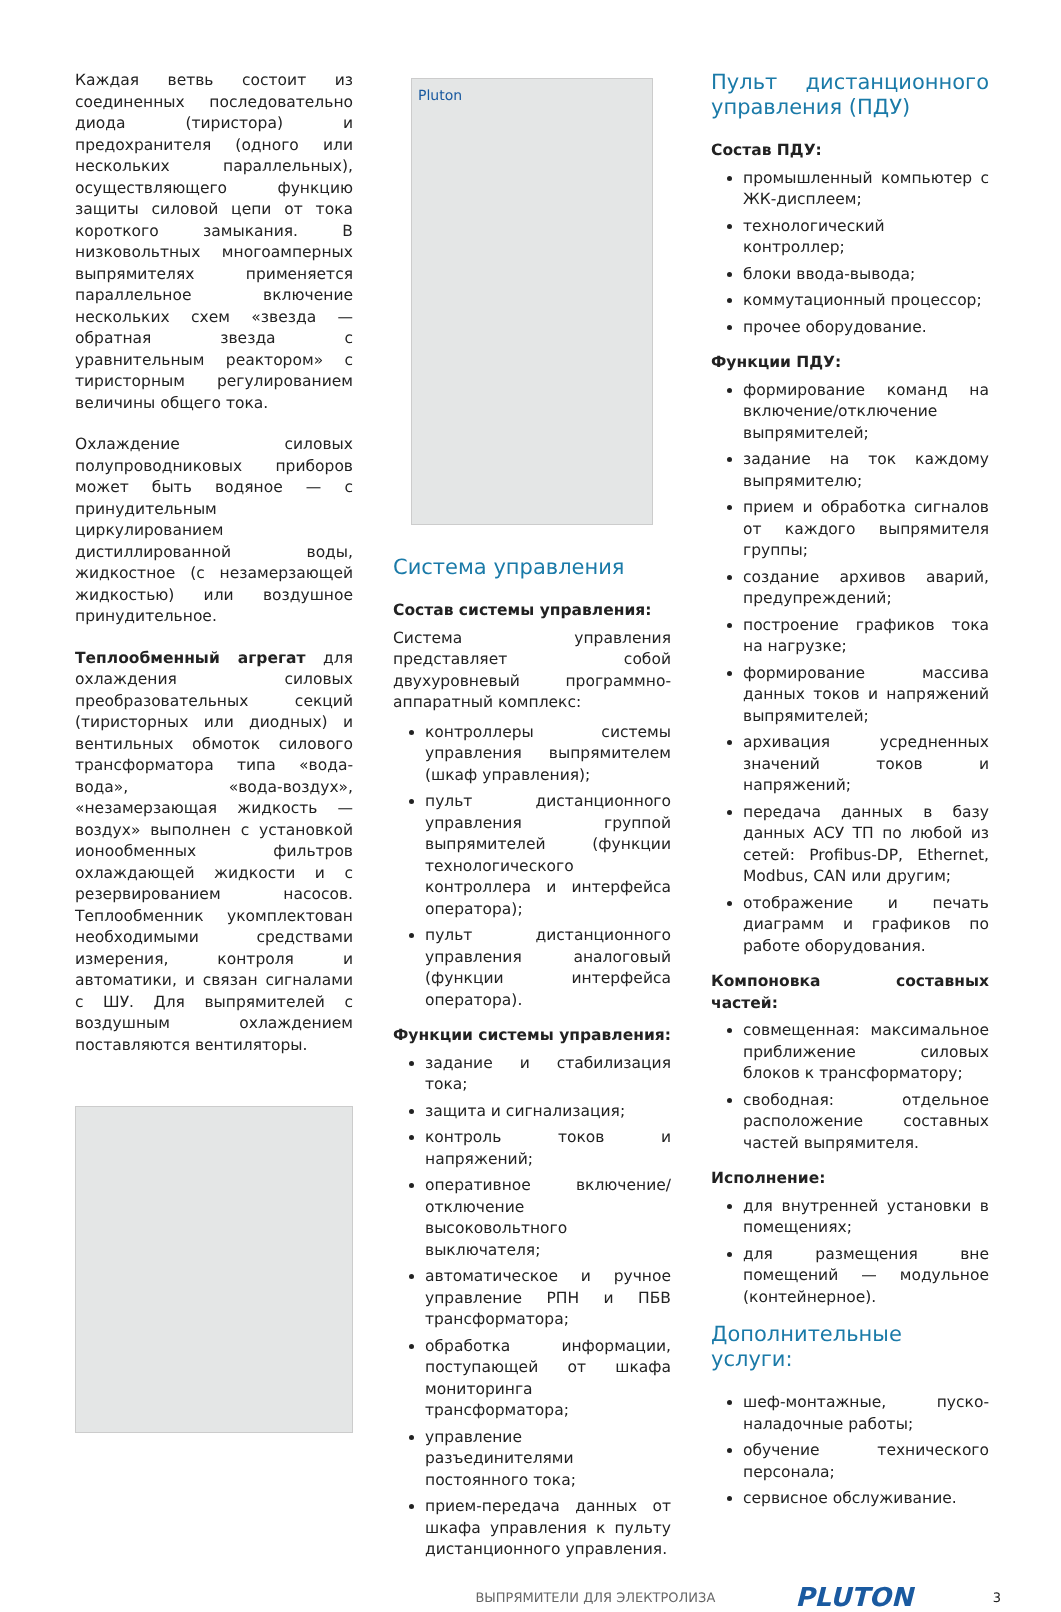Каждая ветвь состоит из соединенных последовательно диода (тиристора) и предохранителя (одного или нескольких параллельных), осуществляющего функцию защиты силовой цепи от тока короткого замыкания. В низковольтных многоамперных выпрямителях применяется параллельное включение нескольких схем «звезда — обратная звезда с уравнительным реактором» с тиристорным регулированием величины общего тока.
Охлаждение силовых полупроводниковых приборов может быть водяное — с принудительным циркулированием дистиллированной воды, жидкостное (с незамерзающей жидкостью) или воздушное принудительное.
Теплообменный агрегат для охлаждения силовых преобразовательных секций (тиристорных или диодных) и вентильных обмоток силового трансформатора типа «вода-вода», «вода-воздух», «незамерзающая жидкость — воздух» выполнен с установкой ионообменных фильтров охлаждающей жидкости и с резервированием насосов. Теплообменник укомплектован необходимыми средствами измерения, контроля и автоматики, и связан сигналами с ШУ. Для выпрямителей с воздушным охлаждением поставляются вентиляторы.
Pluton
Система управления
Состав системы управления:
Система управления представляет собой двухуровневый программно-аппаратный комплекс:
контроллеры системы управления выпрямителем (шкаф управления);
пульт дистанционного управления группой выпрямителей (функции технологического контроллера и интерфейса оператора);
пульт дистанционного управления аналоговый (функции интерфейса оператора).
Функции системы управления:
задание и стабилизация тока;
защита и сигнализация;
контроль токов и напряжений;
оперативное включение/отключение высоковольтного выключателя;
автоматическое и ручное управление РПН и ПБВ трансформатора;
обработка информации, поступающей от шкафа мониторинга трансформатора;
управление разъединителями постоянного тока;
прием-передача данных от шкафа управления к пульту дистанционного управления.
Пульт дистанционного управления (ПДУ)
Состав ПДУ:
промышленный компьютер с ЖК-дисплеем;
технологический контроллер;
блоки ввода-вывода;
коммутационный процессор;
прочее оборудование.
Функции ПДУ:
формирование команд на включение/отключение выпрямителей;
задание на ток каждому выпрямителю;
прием и обработка сигналов от каждого выпрямителя группы;
создание архивов аварий, предупреждений;
построение графиков тока на нагрузке;
формирование массива данных токов и напряжений выпрямителей;
архивация усредненных значений токов и напряжений;
передача данных в базу данных АСУ ТП по любой из сетей: Profibus-DP, Ethernet, Modbus, CAN или другим;
отображение и печать диаграмм и графиков по работе оборудования.
Компоновка составных частей:
совмещенная: максимальное приближение силовых блоков к трансформатору;
свободная: отдельное расположение составных частей выпрямителя.
Исполнение:
для внутренней установки в помещениях;
для размещения вне помещений — модульное (контейнерное).
Дополнительные услуги:
шеф-монтажные, пуско-наладочные работы;
обучение технического персонала;
сервисное обслуживание.
ВЫПРЯМИТЕЛИ ДЛЯ ЭЛЕКТРОЛИЗА PLUTON 3